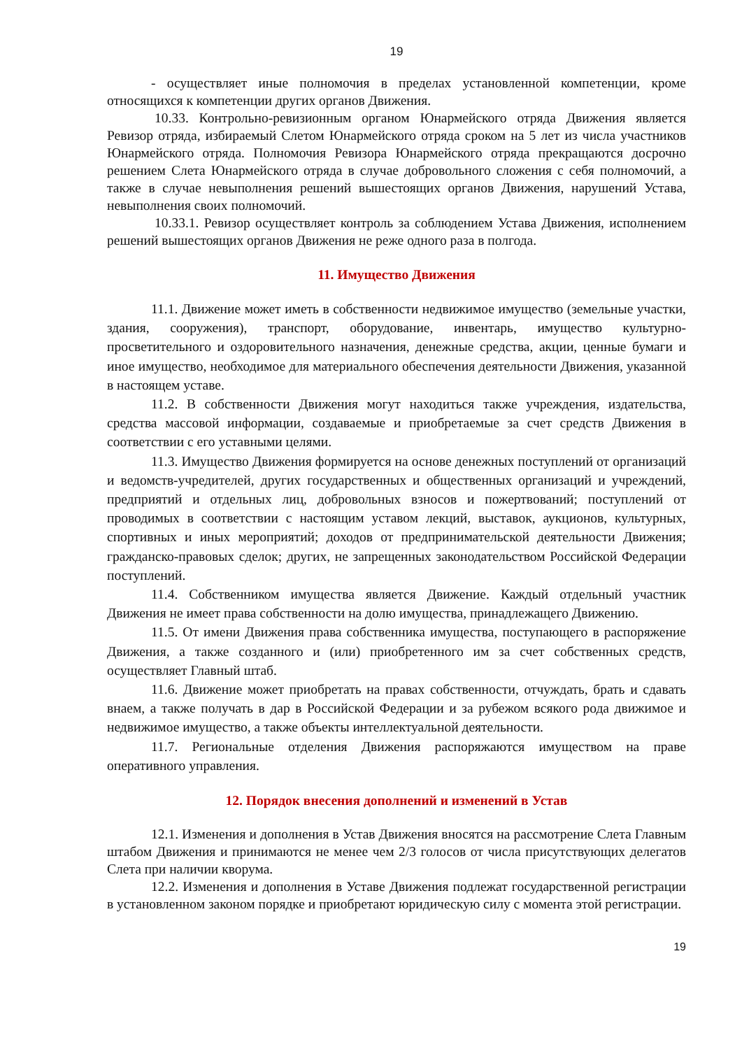19
- осуществляет иные полномочия в пределах установленной компетенции, кроме относящихся к компетенции других органов Движения.
10.33. Контрольно-ревизионным органом Юнармейского отряда Движения является Ревизор отряда, избираемый Слетом Юнармейского отряда сроком на 5 лет из числа участников Юнармейского отряда. Полномочия Ревизора Юнармейского отряда прекращаются досрочно решением Слета Юнармейского отряда в случае добровольного сложения с себя полномочий, а также в случае невыполнения решений вышестоящих органов Движения, нарушений Устава, невыполнения своих полномочий.
10.33.1. Ревизор осуществляет контроль за соблюдением Устава Движения, исполнением решений вышестоящих органов Движения не реже одного раза в полгода.
11. Имущество Движения
11.1. Движение может иметь в собственности недвижимое имущество (земельные участки, здания, сооружения), транспорт, оборудование, инвентарь, имущество культурно-просветительного и оздоровительного назначения, денежные средства, акции, ценные бумаги и иное имущество, необходимое для материального обеспечения деятельности Движения, указанной в настоящем уставе.
11.2. В собственности Движения могут находиться также учреждения, издательства, средства массовой информации, создаваемые и приобретаемые за счет средств Движения в соответствии с его уставными целями.
11.3. Имущество Движения формируется на основе денежных поступлений от организаций и ведомств-учредителей, других государственных и общественных организаций и учреждений, предприятий и отдельных лиц, добровольных взносов и пожертвований; поступлений от проводимых в соответствии с настоящим уставом лекций, выставок, аукционов, культурных, спортивных и иных мероприятий; доходов от предпринимательской деятельности Движения; гражданско-правовых сделок; других, не запрещенных законодательством Российской Федерации поступлений.
11.4. Собственником имущества является Движение. Каждый отдельный участник Движения не имеет права собственности на долю имущества, принадлежащего Движению.
11.5. От имени Движения права собственника имущества, поступающего в распоряжение Движения, а также созданного и (или) приобретенного им за счет собственных средств, осуществляет Главный штаб.
11.6. Движение может приобретать на правах собственности, отчуждать, брать и сдавать внаем, а также получать в дар в Российской Федерации и за рубежом всякого рода движимое и недвижимое имущество, а также объекты интеллектуальной деятельности.
11.7. Региональные отделения Движения распоряжаются имуществом на праве оперативного управления.
12. Порядок внесения дополнений и изменений в Устав
12.1. Изменения и дополнения в Устав Движения вносятся на рассмотрение Слета Главным штабом Движения и принимаются не менее чем 2/3 голосов от числа присутствующих делегатов Слета при наличии кворума.
12.2. Изменения и дополнения в Уставе Движения подлежат государственной регистрации в установленном законом порядке и приобретают юридическую силу с момента этой регистрации.
19